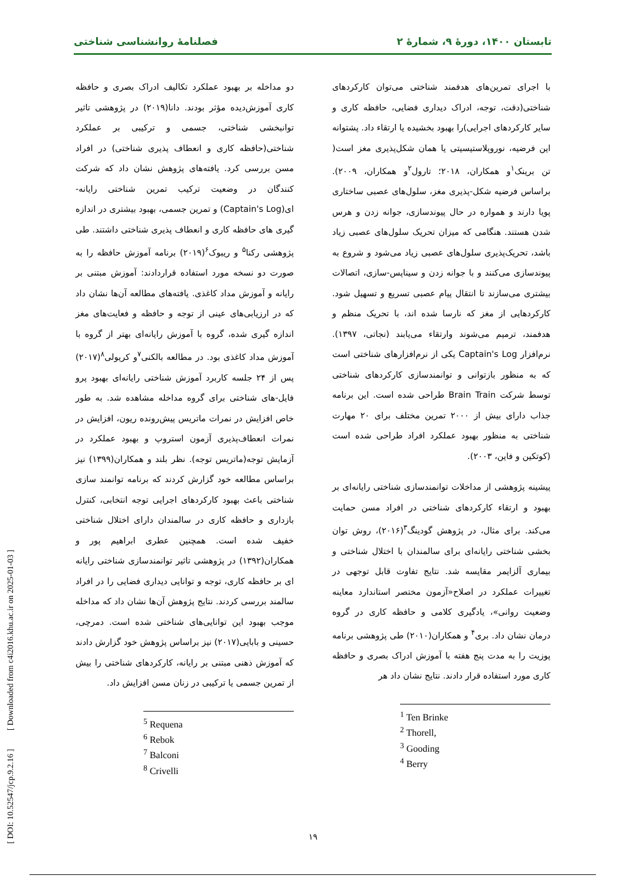تابستان ۱۴۰۰، دورهٔ ۹، شمارهٔ ۲ فصلنامهٔ روانشناسی شناختی
با اجرای تمرین‌های هدفمند شناختی می‌توان کارکردهای شناختی(دقت، توجه، ادراک دیداری فضایی، حافظه کاری و سایر کارکردهای اجرایی)را بهبود بخشیده یا ارتقاء داد. پشتوانه این فرضیه، نوروپلاستیسیتی یا همان شکل‌پذیری مغز است( تن برینک<sup>۱</sup>و همکاران، ۲۰۱۸؛ تارول<sup>۲</sup>و همکاران، ۲۰۰۹). براساس فرضیه شکل-پذیری مغز، سلول‌های عصبی ساختاری پویا دارند و همواره در حال پیوندسازی، جوانه زدن و هرس شدن هستند. هنگامی که میزان تحریک سلول‌های عصبی زیاد باشد، تحریک‌پذیری سلول‌های عصبی زیاد می‌شود و شروع به پیوندسازی می‌کنند و با جوانه زدن و سیناپس-سازی، اتصالات بیشتری می‌سازند تا انتقال پیام عصبی تسریع و تسهیل شود. کارکردهایی از مغز که نارسا شده اند، با تحریک منظم و هدفمند، ترمیم می‌شوند وارتقاء می‌یابند (نجاتی، ۱۳۹۷). نرم‌افزار Captain's Log یکی از نرم‌افزارهای شناختی است که به منظور بازتوانی و توانمندسازی کارکردهای شناختی توسط شرکت Brain Train طراحی شده است. این برنامه جذاب دارای بیش از ۲۰۰۰ تمرین مختلف برای ۲۰ مهارت شناختی به منظور بهبود عملکرد افراد طراحی شده است (کوتکین و فاین، ۲۰۰۳).
پیشینه پژوهشی از مداخلات توانمندسازی شناختی رایانه‌ای بر بهبود و ارتقاء کارکردهای شناختی در افراد مسن حمایت می‌کند. برای مثال، در پژوهش گودینگ<sup>۳</sup>(۲۰۱۶)، روش توان بخشی شناختی رایانه‌ای برای سالمندان با اختلال شناختی و بیماری آلزایمر مقایسه شد. نتایج تفاوت قابل توجهی در تغییرات عملکرد در اصلاح«آزمون مختصر استاندارد معاینه وضعیت روانی»، یادگیری کلامی و حافظه کاری در گروه درمان نشان داد. بری<sup>۴</sup> و همکاران(۲۰۱۰) طی پژوهشی برنامه پوزیت را به مدت پنج هفته با آموزش ادراک بصری و حافظه کاری مورد استفاده قرار دادند. نتایج نشان داد هر
<sup>1</sup> Ten Brinke
<sup>2</sup> Thorell,
<sup>3</sup> Gooding
<sup>4</sup> Berry
دو مداخله بر بهبود عملکرد تکالیف ادراک بصری و حافظه کاری آموزش‌دیده مؤثر بودند. دانا(۲۰۱۹) در پژوهشی تاثیر توانبخشی شناختی، جسمی و ترکیبی بر عملکرد شناختی(حافظه کاری و انعطاف پذیری شناختی) در افراد مسن بررسی کرد. یافته‌های پژوهش نشان داد که شرکت کنندگان در وضعیت ترکیب تمرین شناختی رایانه-ای(Captain's Log) و تمرین جسمی، بهبود بیشتری در اندازه گیری های حافظه کاری و انعطاف پذیری شناختی داشتند. طی پژوهشی رکنا<sup>۵</sup> و ریبوک<sup>۶</sup>(۲۰۱۹) برنامه آموزش حافظه را به صورت دو نسخه مورد استفاده قراردادند: آموزش مبتنی بر رایانه و آموزش مداد کاغذی. یافته‌های مطالعه آن‌ها نشان داد که در ارزیابی‌های عینی از توجه و حافظه و فعایت‌های مغز اندازه گیری شده، گروه با آموزش رایانه‌ای بهتر از گروه با آموزش مداد کاغذی بود. در مطالعه بالکنی<sup>۷</sup>و کریولی<sup>۸</sup>(۲۰۱۷) پس از ۲۴ جلسه کاربرد آموزش شناختی رایانه‌ای بهبود پرو فایل-های شناختی برای گروه مداخله مشاهده شد. به طور خاص افزایش در نمرات ماتریس پیش‌رونده ریون، افزایش در نمرات انعطاف‌پذیری آزمون استروپ و بهبود عملکرد در آزمایش توجه(ماتریس توجه). نظر بلند و همکاران(۱۳۹۹) نیز براساس مطالعه خود گزارش کردند که برنامه توانمند سازی شناختی باعث بهبود کارکردهای اجرایی توجه انتخابی، کنترل بازداری و حافظه کاری در سالمندان دارای اختلال شناختی خفیف شده است. همچنین عطری ابراهیم پور و همکاران(۱۳۹۲) در پژوهشی تاثیر توانمندسازی شناختی رایانه ای بر حافظه کاری، توجه و توانایی دیداری فضایی را در افراد سالمند بررسی کردند. نتایج پژوهش آن‌ها نشان داد که مداخله موجب بهبود این توانایی‌های شناختی شده است. دمرچی، حسینی و بابایی(۲۰۱۷) نیز براساس پژوهش خود گزارش دادند که آموزش ذهنی مبتنی بر رایانه، کارکردهای شناختی را بیش از تمرین جسمی یا ترکیبی در زنان مسن افزایش داد.
<sup>5</sup> Requena
<sup>6</sup> Rebok
<sup>7</sup> Balconi
<sup>8</sup> Crivelli
[ DOI: 10.52547/jcp.9.2.16 ] [ Downloaded from c4i2016.khu.ac.ir on 2025-01-03 ]
۱۹